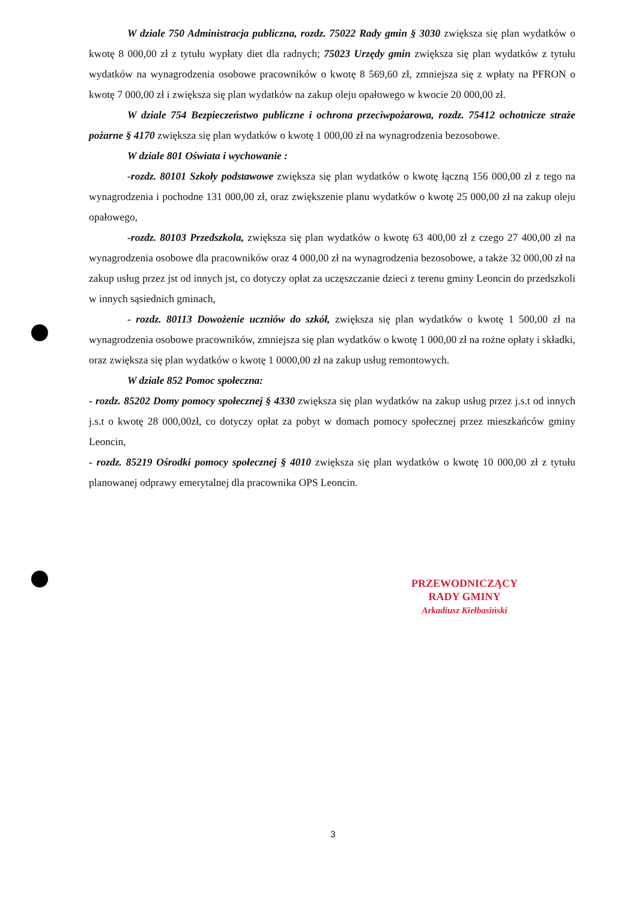W dziale 750 Administracja publiczna, rozdz. 75022 Rady gmin § 3030 zwiększa się plan wydatków o kwotę 8 000,00 zł z tytułu wypłaty diet dla radnych; 75023 Urzędy gmin zwiększa się plan wydatków z tytułu wydatków na wynagrodzenia osobowe pracowników o kwotę 8 569,60 zł, zmniejsza się z wpłaty na PFRON o kwotę 7 000,00 zł i zwiększa się plan wydatków na zakup oleju opałowego w kwocie 20 000,00 zł.
W dziale 754 Bezpieczeństwo publiczne i ochrona przeciwpożarowa, rozdz. 75412 ochotnicze straże pożarne § 4170 zwiększa się plan wydatków o kwotę 1 000,00 zł na wynagrodzenia bezosobowe.
W dziale 801 Oświata i wychowanie :
-rozdz. 80101 Szkoły podstawowe zwiększa się plan wydatków o kwotę łączną 156 000,00 zł z tego na wynagrodzenia i pochodne 131 000,00 zł, oraz zwiększenie planu wydatków o kwotę 25 000,00 zł na zakup oleju opałowego,
-rozdz. 80103 Przedszkola, zwiększa się plan wydatków o kwotę 63 400,00 zł z czego 27 400,00 zł na wynagrodzenia osobowe dla pracowników oraz 4 000,00 zł na wynagrodzenia bezosobowe, a także 32 000,00 zł na zakup usług przez jst od innych jst, co dotyczy opłat za uczęszczanie dzieci z terenu gminy Leoncin do przedszkoli w innych sąsiednich gminach,
- rozdz. 80113 Dowożenie uczniów do szkół, zwiększa się plan wydatków o kwotę 1 500,00 zł na wynagrodzenia osobowe pracowników, zmniejsza się plan wydatków o kwotę 1 000,00 zł na rożne opłaty i składki, oraz zwiększa się plan wydatków o kwotę 1 0000,00 zł na zakup usług remontowych.
W dziale 852 Pomoc społeczna:
- rozdz. 85202 Domy pomocy społecznej § 4330 zwiększa się plan wydatków na zakup usług przez j.s.t od innych j.s.t o kwotę 28 000,00zł, co dotyczy opłat za pobyt w domach pomocy społecznej przez mieszkańców gminy Leoncin,
- rozdz. 85219 Ośrodki pomocy społecznej § 4010 zwiększa się plan wydatków o kwotę 10 000,00 zł z tytułu planowanej odprawy emerytalnej dla pracownika OPS Leoncin.
PRZEWODNICZĄCY
RADY GMINY
Arkadiusz Kiełbasiński
3